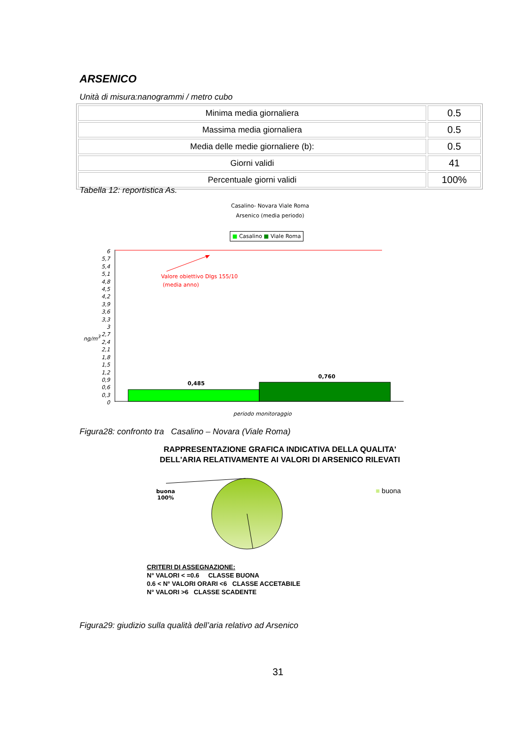ARSENICO
Unità di misura:nanogrammi / metro cubo
| Minima media giornaliera | 0.5 |
| Massima media giornaliera | 0.5 |
| Media delle medie giornaliere (b): | 0.5 |
| Giorni validi | 41 |
| Percentuale giorni validi | 100% |
Tabella 12: reportistica As.
Casalino- Novara Viale Roma
Arsenico (media periodo)
■ Casalino ■ Viale Roma
6
5,7
5,4
5,1
4,8
4,5
4,2
3,9
3,6
3,3
3
2,7
2,4
2,1
1,8
1,5
1,2
0,9
0,6
0,3
0
ng/m<sup>3</sup>
Valore obiettivo Dlgs 155/10
(media anno)
0,485
0,760
periodo monitoraggio
Figura28: confronto tra Casalino – Novara (Viale Roma)
RAPPRESENTAZIONE GRAFICA INDICATIVA DELLA QUALITA'
DELL'ARIA RELATIVAMENTE AI VALORI DI ARSENICO RILEVATI
buona
100%
■ buona
CRITERI DI ASSEGNAZIONE:
N° VALORI < =0.6 CLASSE BUONA
0.6 < N° VALORI ORARI <6 CLASSE ACCETABILE
N° VALORI >6 CLASSE SCADENTE
Figura29: giudizio sulla qualità dell’aria relativo ad Arsenico
31